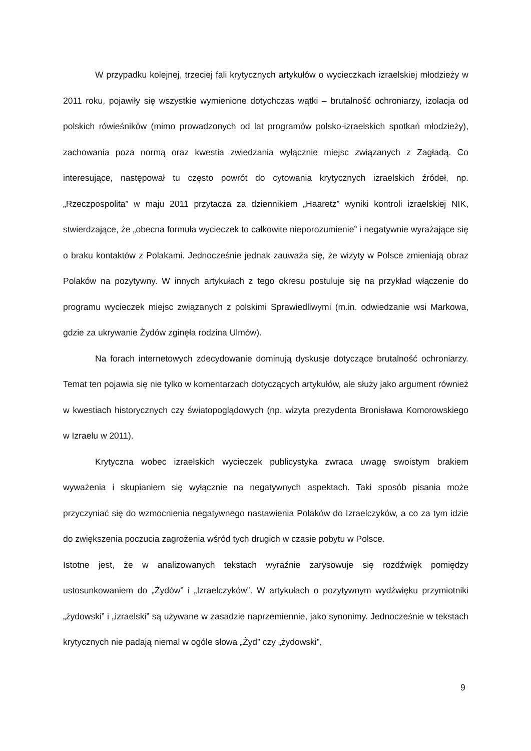W przypadku kolejnej, trzeciej fali krytycznych artykułów o wycieczkach izraelskiej młodzieży w 2011 roku, pojawiły się wszystkie wymienione dotychczas wątki – brutalność ochroniarzy, izolacja od polskich rówieśników (mimo prowadzonych od lat programów polsko-izraelskich spotkań młodzieży), zachowania poza normą oraz kwestia zwiedzania wyłącznie miejsc związanych z Zagładą. Co interesujące, następował tu często powrót do cytowania krytycznych izraelskich źródeł, np. „Rzeczpospolita” w maju 2011 przytacza za dziennikiem „Haaretz” wyniki kontroli izraelskiej NIK, stwierdzające, że „obecna formuła wycieczek to całkowite nieporozumienie” i negatywnie wyrażające się o braku kontaktów z Polakami. Jednocześnie jednak zauważa się, że wizyty w Polsce zmieniają obraz Polaków na pozytywny. W innych artykułach z tego okresu postuluje się na przykład włączenie do programu wycieczek miejsc związanych z polskimi Sprawiedliwymi (m.in. odwiedzanie wsi Markowa, gdzie za ukrywanie Żydów zginęła rodzina Ulmów).
Na forach internetowych zdecydowanie dominują dyskusje dotyczące brutalność ochroniarzy. Temat ten pojawia się nie tylko w komentarzach dotyczących artykułów, ale służy jako argument również w kwestiach historycznych czy światopoglądowych (np. wizyta prezydenta Bronisława Komorowskiego w Izraelu w 2011).
Krytyczna wobec izraelskich wycieczek publicystyka zwraca uwagę swoistym brakiem wyważenia i skupianiem się wyłącznie na negatywnych aspektach. Taki sposób pisania może przyczyniać się do wzmocnienia negatywnego nastawienia Polaków do Izraelczyków, a co za tym idzie do zwiększenia poczucia zagrożenia wśród tych drugich w czasie pobytu w Polsce.
Istotne jest, że w analizowanych tekstach wyraźnie zarysowuje się rozdźwięk pomiędzy ustosunkowaniem do „Żydów” i „Izraelczyków”. W artykułach o pozytywnym wydźwięku przymiotniki „żydowski” i „izraelski” są używane w zasadzie naprzemiennie, jako synonimy. Jednocześnie w tekstach krytycznych nie padają niemal w ogóle słowa „Żyd” czy „żydowski”,
9